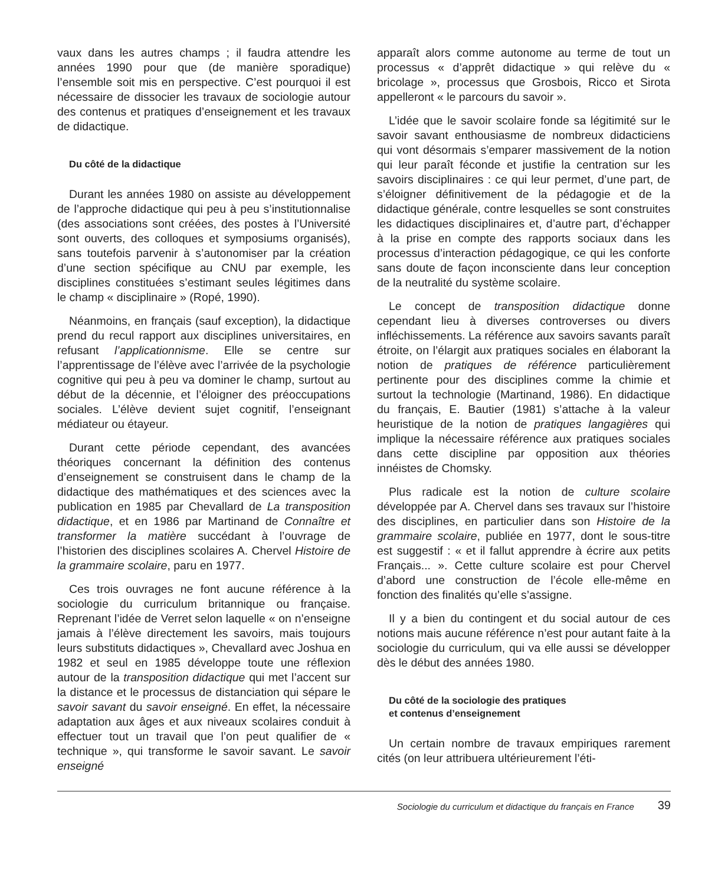vaux dans les autres champs ; il faudra attendre les années 1990 pour que (de manière sporadique) l’ensemble soit mis en perspective. C’est pourquoi il est nécessaire de dissocier les travaux de sociologie autour des contenus et pratiques d’enseignement et les travaux de didactique.
Du côté de la didactique
Durant les années 1980 on assiste au développement de l’approche didactique qui peu à peu s’institutionnalise (des associations sont créées, des postes à l’Université sont ouverts, des colloques et symposiums organisés), sans toutefois parvenir à s’autonomiser par la création d’une section spécifique au CNU par exemple, les disciplines constituées s’estimant seules légitimes dans le champ « disciplinaire » (Ropé, 1990).
Néanmoins, en français (sauf exception), la didactique prend du recul rapport aux disciplines universitaires, en refusant l’applicationnisme. Elle se centre sur l’apprentissage de l’élève avec l’arrivée de la psychologie cognitive qui peu à peu va dominer le champ, surtout au début de la décennie, et l’éloigner des préoccupations sociales. L’élève devient sujet cognitif, l’enseignant médiateur ou étayeur.
Durant cette période cependant, des avancées théoriques concernant la définition des contenus d’enseignement se construisent dans le champ de la didactique des mathématiques et des sciences avec la publication en 1985 par Chevallard de La transposition didactique, et en 1986 par Martinand de Connaître et transformer la matière succédant à l’ouvrage de l’historien des disciplines scolaires A. Chervel Histoire de la grammaire scolaire, paru en 1977.
Ces trois ouvrages ne font aucune référence à la sociologie du curriculum britannique ou française. Reprenant l’idée de Verret selon laquelle « on n’enseigne jamais à l’élève directement les savoirs, mais toujours leurs substituts didactiques », Chevallard avec Joshua en 1982 et seul en 1985 développe toute une réflexion autour de la transposition didactique qui met l’accent sur la distance et le processus de distanciation qui sépare le savoir savant du savoir enseigné. En effet, la nécessaire adaptation aux âges et aux niveaux scolaires conduit à effectuer tout un travail que l’on peut qualifier de « technique », qui transforme le savoir savant. Le savoir enseigné
apparaît alors comme autonome au terme de tout un processus « d’apprêt didactique » qui relève du « bricolage », processus que Grosbois, Ricco et Sirota appelleront « le parcours du savoir ».
L’idée que le savoir scolaire fonde sa légitimité sur le savoir savant enthousiasme de nombreux didacticiens qui vont désormais s’emparer massivement de la notion qui leur paraît féconde et justifie la centration sur les savoirs disciplinaires : ce qui leur permet, d’une part, de s’éloigner définitivement de la pédagogie et de la didactique générale, contre lesquelles se sont construites les didactiques disciplinaires et, d’autre part, d’échapper à la prise en compte des rapports sociaux dans les processus d’interaction pédagogique, ce qui les conforte sans doute de façon inconsciente dans leur conception de la neutralité du système scolaire.
Le concept de transposition didactique donne cependant lieu à diverses controverses ou divers infléchissements. La référence aux savoirs savants paraît étroite, on l’élargit aux pratiques sociales en élaborant la notion de pratiques de référence particulièrement pertinente pour des disciplines comme la chimie et surtout la technologie (Martinand, 1986). En didactique du français, E. Bautier (1981) s’attache à la valeur heuristique de la notion de pratiques langagières qui implique la nécessaire référence aux pratiques sociales dans cette discipline par opposition aux théories innéistes de Chomsky.
Plus radicale est la notion de culture scolaire développée par A. Chervel dans ses travaux sur l’histoire des disciplines, en particulier dans son Histoire de la grammaire scolaire, publiée en 1977, dont le sous-titre est suggestif : « et il fallut apprendre à écrire aux petits Français... ». Cette culture scolaire est pour Chervel d’abord une construction de l’école elle-même en fonction des finalités qu’elle s’assigne.
Il y a bien du contingent et du social autour de ces notions mais aucune référence n’est pour autant faite à la sociologie du curriculum, qui va elle aussi se développer dès le début des années 1980.
Du côté de la sociologie des pratiques
et contenus d’enseignement
Un certain nombre de travaux empiriques rarement cités (on leur attribuera ultérieurement l’éti-
Sociologie du curriculum et didactique du français en France 39